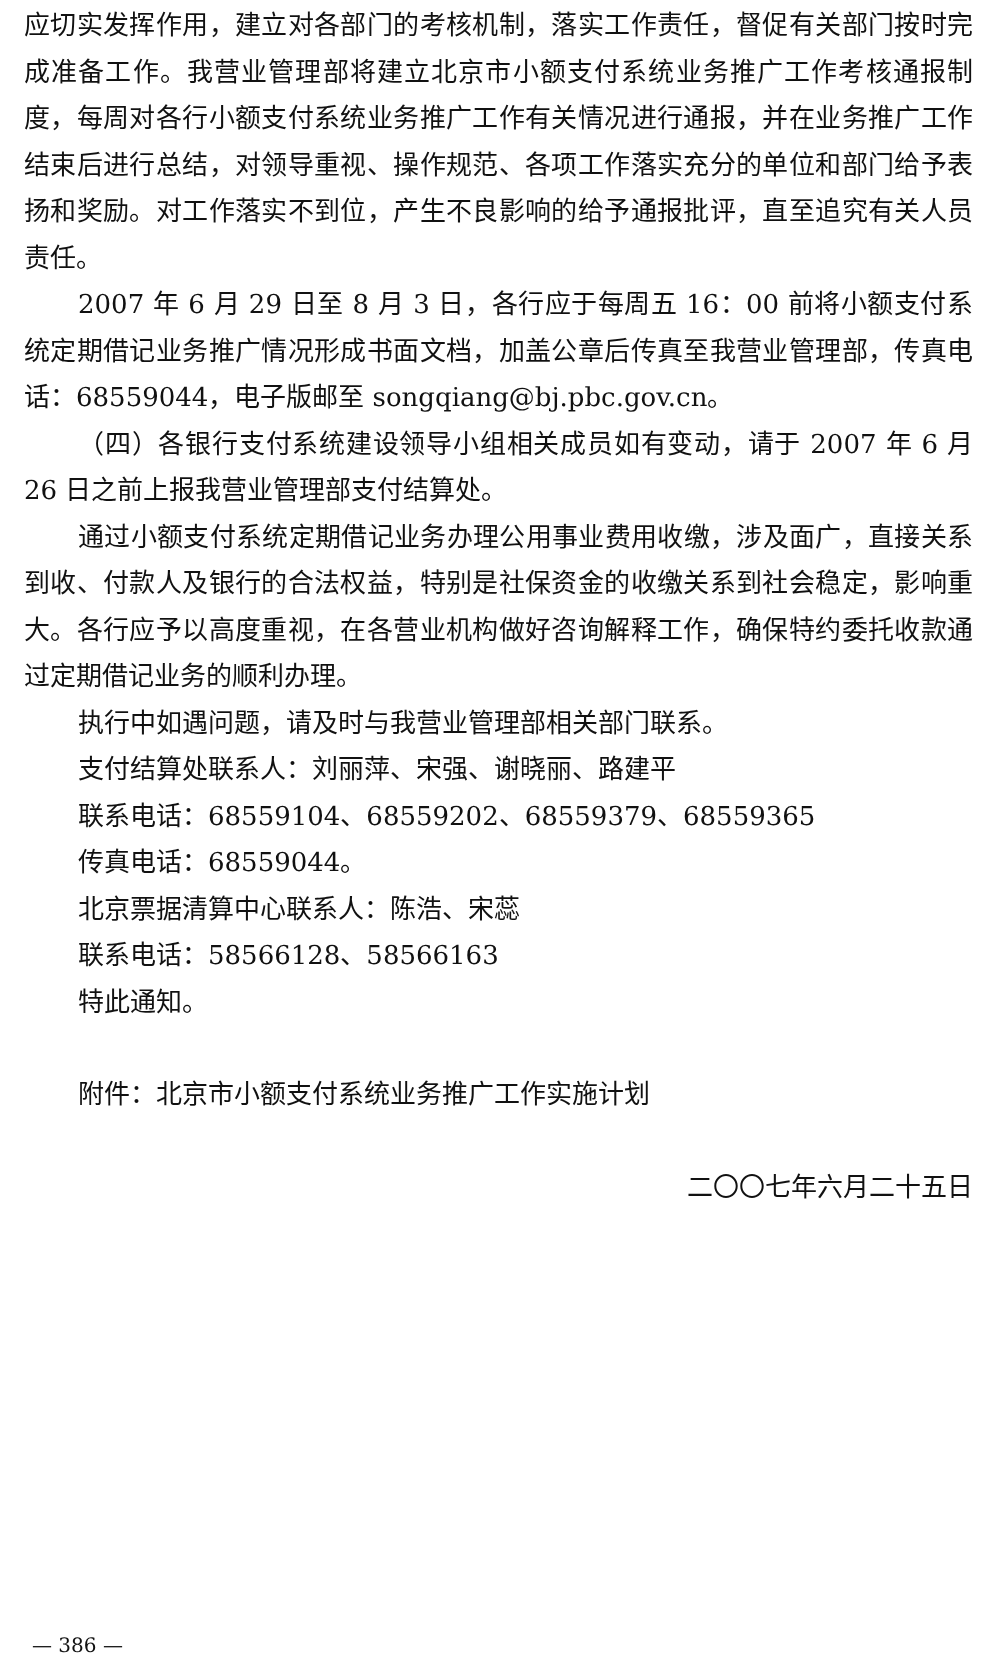应切实发挥作用，建立对各部门的考核机制，落实工作责任，督促有关部门按时完成准备工作。我营业管理部将建立北京市小额支付系统业务推广工作考核通报制度，每周对各行小额支付系统业务推广工作有关情况进行通报，并在业务推广工作结束后进行总结，对领导重视、操作规范、各项工作落实充分的单位和部门给予表扬和奖励。对工作落实不到位，产生不良影响的给予通报批评，直至追究有关人员责任。
2007 年 6 月 29 日至 8 月 3 日，各行应于每周五 16：00 前将小额支付系统定期借记业务推广情况形成书面文档，加盖公章后传真至我营业管理部，传真电话：68559044，电子版邮至 songqiang@bj.pbc.gov.cn。
（四）各银行支付系统建设领导小组相关成员如有变动，请于 2007 年 6 月 26 日之前上报我营业管理部支付结算处。
通过小额支付系统定期借记业务办理公用事业费用收缴，涉及面广，直接关系到收、付款人及银行的合法权益，特别是社保资金的收缴关系到社会稳定，影响重大。各行应予以高度重视，在各营业机构做好咨询解释工作，确保特约委托收款通过定期借记业务的顺利办理。
执行中如遇问题，请及时与我营业管理部相关部门联系。
支付结算处联系人：刘丽萍、宋强、谢晓丽、路建平
联系电话：68559104、68559202、68559379、68559365
传真电话：68559044。
北京票据清算中心联系人：陈浩、宋蕊
联系电话：58566128、58566163
特此通知。
附件：北京市小额支付系统业务推广工作实施计划
二〇〇七年六月二十五日
— 386 —